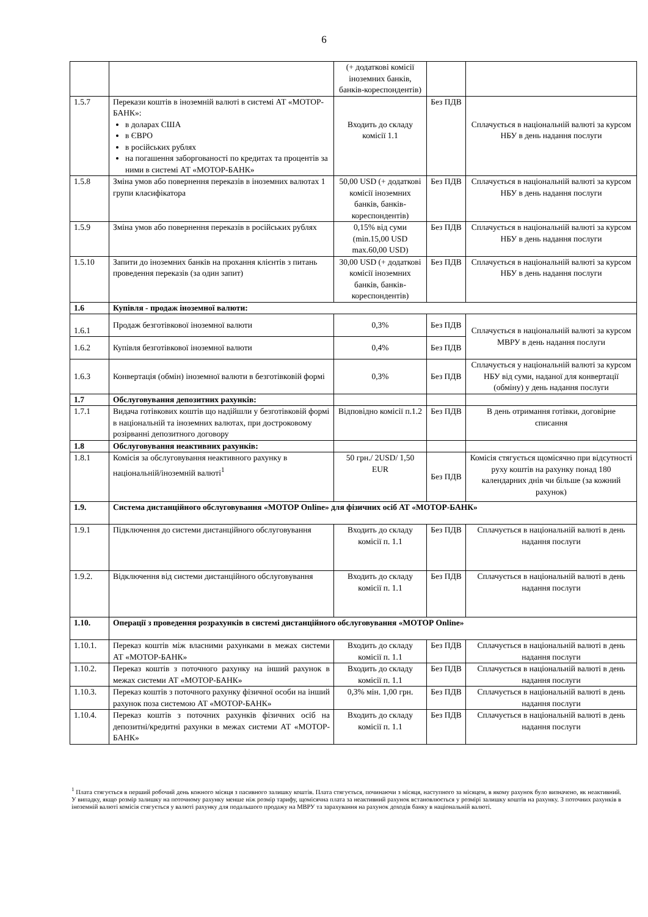6
| | | (+ додаткові комісії іноземних банків, банків-кореспондентів) | | |
| 1.5.7 | Перекази коштів в іноземній валюті в системі АТ «МОТОР-БАНК»: в доларах США в ЄВРО в російських рублях на погашення заборгованості по кредитах та процентів за ними в системі АТ «МОТОР-БАНК» | Входить до складу комісії 1.1 | Без ПДВ | Сплачується в національній валюті за курсом НБУ в день надання послуги |
| 1.5.8 | Зміна умов або повернення переказів в іноземних валютах 1 групи класифікатора | 50,00 USD (+ додаткові комісії іноземних банків, банків-кореспондентів) | Без ПДВ | Сплачується в національній валюті за курсом НБУ в день надання послуги |
| 1.5.9 | Зміна умов або повернення переказів в російських рублях | 0,15% від суми (min.15,00 USD max.60,00 USD) | Без ПДВ | Сплачується в національній валюті за курсом НБУ в день надання послуги |
| 1.5.10 | Запити до іноземних банків на прохання клієнтів з питань проведення переказів (за один запит) | 30,00 USD (+ додаткові комісії іноземних банків, банків-кореспондентів) | Без ПДВ | Сплачується в національній валюті за курсом НБУ в день надання послуги |
| 1.6 | Купівля - продаж іноземної валюти: | | | |
| 1.6.1 | Продаж безготівкової іноземної валюти | 0,3% | Без ПДВ | Сплачується в національній валюті за курсом МВРУ в день надання послуги |
| 1.6.2 | Купівля безготівкової іноземної валюти | 0,4% | Без ПДВ | |
| 1.6.3 | Конвертація (обмін) іноземної валюти в безготівковій формі | 0,3% | Без ПДВ | Сплачується у національній валюті за курсом НБУ від суми, наданої для конвертації (обміну) у день надання послуги |
| 1.7 | Обслуговування депозитних рахунків: | | | |
| 1.7.1 | Видача готівкових коштів що надійшли у безготівковій формі в національній та іноземних валютах, при достроковому розірванні депозитного договору | Відповідно комісії п.1.2 | Без ПДВ | В день отримання готівки, договірне списання |
| 1.8 | Обслуговування неактивних рахунків: | | | |
| 1.8.1 | Комісія за обслуговування неактивного рахунку в національній/іноземній валюті<sup>1</sup> | 50 грн./ 2USD/ 1,50 EUR | Без ПДВ | Комісія стягується щомісячно при відсутності руху коштів на рахунку понад 180 календарних днів чи більше (за кожний рахунок) |
| 1.9. | Система дистанційного обслуговування «МОТОР Online» для фізичних осіб АТ «МОТОР-БАНК» | | | |
| 1.9.1 | Підключення до системи дистанційного обслуговування | Входить до складу комісії п. 1.1 | Без ПДВ | Сплачується в національній валюті в день надання послуги |
| 1.9.2. | Відключення від системи дистанційного обслуговування | Входить до складу комісії п. 1.1 | Без ПДВ | Сплачується в національній валюті в день надання послуги |
| 1.10. | Операції з проведення розрахунків в системі дистанційного обслуговування «МОТОР Online» | | | |
| 1.10.1. | Переказ коштів між власними рахунками в межах системи АТ «МОТОР-БАНК» | Входить до складу комісії п. 1.1 | Без ПДВ | Сплачується в національній валюті в день надання послуги |
| 1.10.2. | Переказ коштів з поточного рахунку на інший рахунок в межах системи АТ «МОТОР-БАНК» | Входить до складу комісії п. 1.1 | Без ПДВ | Сплачується в національній валюті в день надання послуги |
| 1.10.3. | Переказ коштів з поточного рахунку фізичної особи на інший рахунок поза системою АТ «МОТОР-БАНК» | 0,3% мін. 1,00 грн. | Без ПДВ | Сплачується в національній валюті в день надання послуги |
| 1.10.4. | Переказ коштів з поточних рахунків фізичних осіб на депозитні/кредитні рахунки в межах системи АТ «МОТОР-БАНК» | Входить до складу комісії п. 1.1 | Без ПДВ | Сплачується в національній валюті в день надання послуги |
<sup>1</sup> Плата стягується в перший робочий день кожного місяця з пасивного залишку коштів. Плата стягується, починаючи з місяця, наступного за місяцем, в якому рахунок було визначено, як неактивний. У випадку, якщо розмір залишку на поточному рахунку менше ніж розмір тарифу, щомісячна плата за неактивний рахунок встановлюється у розмірі залишку коштів на рахунку. З поточних рахунків в іноземній валюті комісія стягується у валюті рахунку для подальшого продажу на МВРУ та зарахування на рахунок доходів банку в національній валюті.